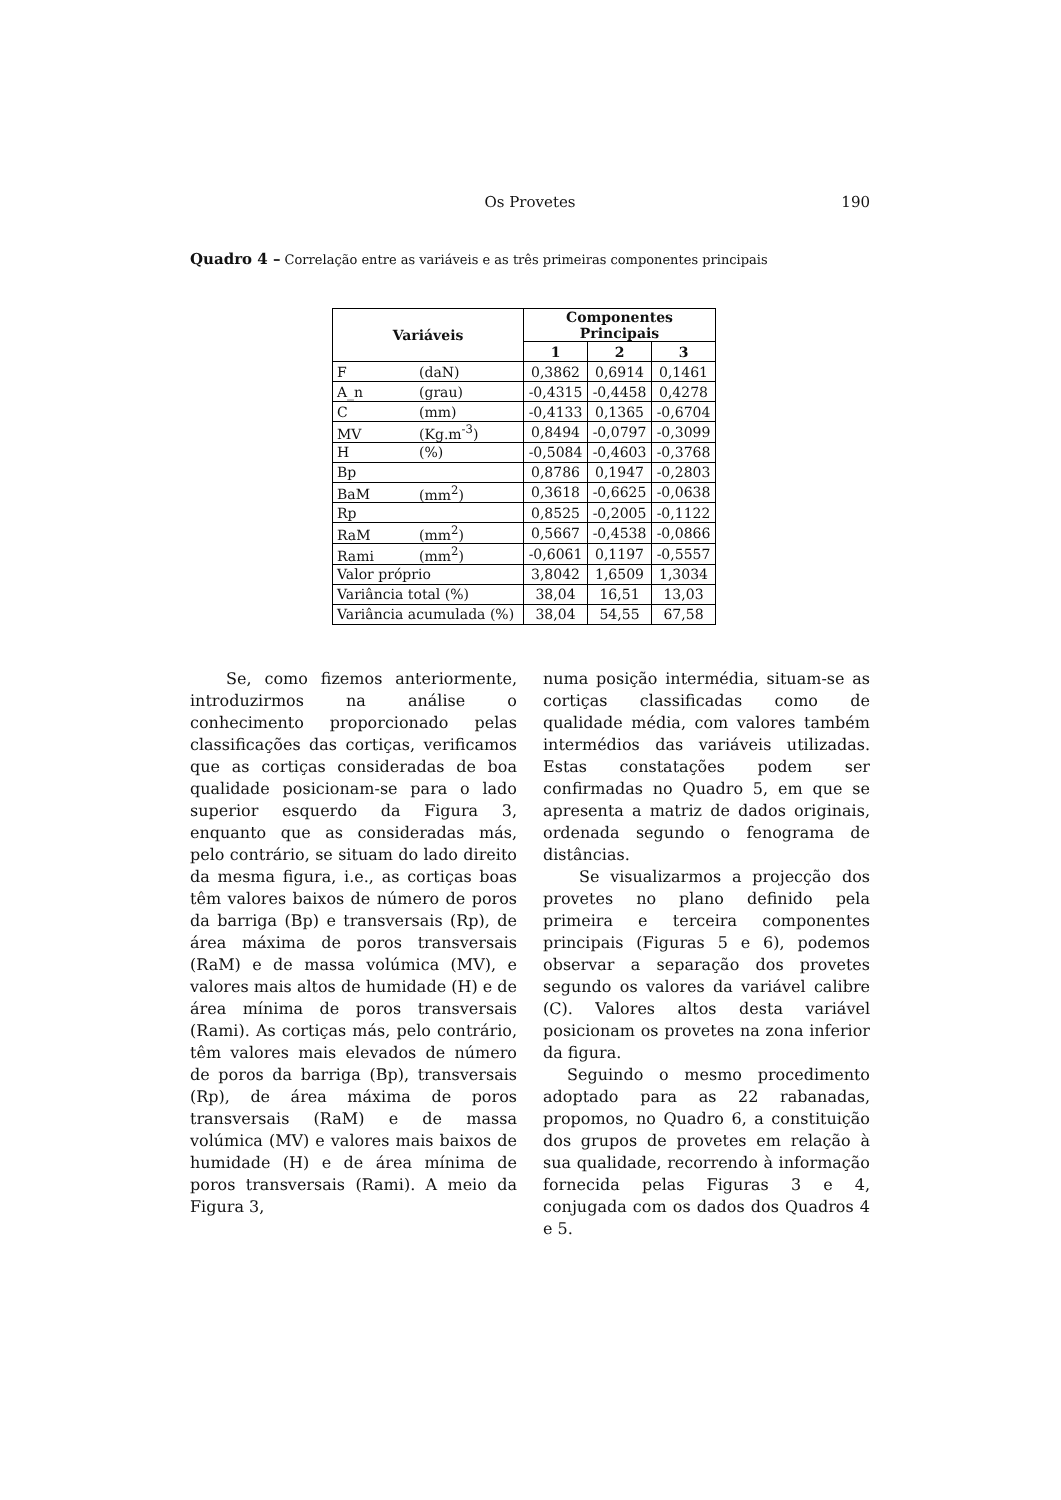Os Provetes
190
Quadro 4 – Correlação entre as variáveis e as três primeiras componentes principais
| Variáveis | Componentes Principais | | |
| --- | --- | --- | --- |
| | 1 | 2 | 3 |
| F (daN) | 0,3862 | 0,6914 | 0,1461 |
| A_n (grau) | -0,4315 | -0,4458 | 0,4278 |
| C (mm) | -0,4133 | 0,1365 | -0,6704 |
| MV (Kg.m<sup>-3</sup>) | 0,8494 | -0,0797 | -0,3099 |
| H (%) | -0,5084 | -0,4603 | -0,3768 |
| Bp | 0,8786 | 0,1947 | -0,2803 |
| BaM (mm<sup>2</sup>) | 0,3618 | -0,6625 | -0,0638 |
| Rp | 0,8525 | -0,2005 | -0,1122 |
| RaM (mm<sup>2</sup>) | 0,5667 | -0,4538 | -0,0866 |
| Rami (mm<sup>2</sup>) | -0,6061 | 0,1197 | -0,5557 |
| Valor próprio | 3,8042 | 1,6509 | 1,3034 |
| Variância total (%) | 38,04 | 16,51 | 13,03 |
| Variância acumulada (%) | 38,04 | 54,55 | 67,58 |
Se, como fizemos anteriormente, introduzirmos na análise o conhecimento proporcionado pelas classificações das cortiças, verificamos que as cortiças consideradas de boa qualidade posicionam-se para o lado superior esquerdo da Figura 3, enquanto que as consideradas más, pelo contrário, se situam do lado direito da mesma figura, i.e., as cortiças boas têm valores baixos de número de poros da barriga (Bp) e transversais (Rp), de área máxima de poros transversais (RaM) e de massa volúmica (MV), e valores mais altos de humidade (H) e de área mínima de poros transversais (Rami). As cortiças más, pelo contrário, têm valores mais elevados de número de poros da barriga (Bp), transversais (Rp), de área máxima de poros transversais (RaM) e de massa volúmica (MV) e valores mais baixos de humidade (H) e de área mínima de poros transversais (Rami). A meio da Figura 3,
numa posição intermédia, situam-se as cortiças classificadas como de qualidade média, com valores também intermédios das variáveis utilizadas. Estas constatações podem ser confirmadas no Quadro 5, em que se apresenta a matriz de dados originais, ordenada segundo o fenograma de distâncias.
Se visualizarmos a projecção dos provetes no plano definido pela primeira e terceira componentes principais (Figuras 5 e 6), podemos observar a separação dos provetes segundo os valores da variável calibre (C). Valores altos desta variável posicionam os provetes na zona inferior da figura.
Seguindo o mesmo procedimento adoptado para as 22 rabanadas, propomos, no Quadro 6, a constituição dos grupos de provetes em relação à sua qualidade, recorrendo à informação fornecida pelas Figuras 3 e 4, conjugada com os dados dos Quadros 4 e 5.